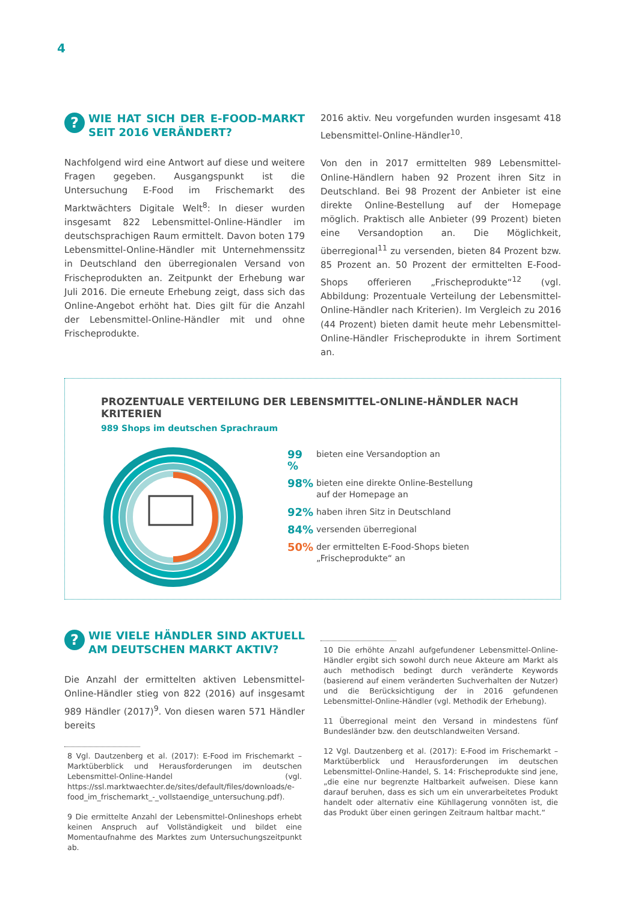4
? WIE HAT SICH DER E-FOOD-MARKT SEIT 2016 VERÄNDERT?
Nachfolgend wird eine Antwort auf diese und weitere Fragen gegeben. Ausgangspunkt ist die Untersuchung E-Food im Frischemarkt des Marktwächters Digitale Welt<sup>8</sup>: In dieser wurden insgesamt 822 Lebensmittel-Online-Händler im deutschsprachigen Raum ermittelt. Davon boten 179 Lebensmittel-Online-Händler mit Unternehmenssitz in Deutschland den überregionalen Versand von Frischeprodukten an. Zeitpunkt der Erhebung war Juli 2016. Die erneute Erhebung zeigt, dass sich das Online-Angebot erhöht hat. Dies gilt für die Anzahl der Lebensmittel-Online-Händler mit und ohne Frischeprodukte.
2016 aktiv. Neu vorgefunden wurden insgesamt 418 Lebensmittel-Online-Händler<sup>10</sup>.
Von den in 2017 ermittelten 989 Lebensmittel-Online-Händlern haben 92 Prozent ihren Sitz in Deutschland. Bei 98 Prozent der Anbieter ist eine direkte Online-Bestellung auf der Homepage möglich. Praktisch alle Anbieter (99 Prozent) bieten eine Versandoption an. Die Möglichkeit, überregional<sup>11</sup> zu versenden, bieten 84 Prozent bzw. 85 Prozent an. 50 Prozent der ermittelten E-Food-Shops offerieren „Frischeprodukte“<sup>12</sup> (vgl. Abbildung: Prozentuale Verteilung der Lebensmittel-Online-Händler nach Kriterien). Im Vergleich zu 2016 (44 Prozent) bieten damit heute mehr Lebensmittel-Online-Händler Frischeprodukte in ihrem Sortiment an.
PROZENTUALE VERTEILUNG DER LEBENSMITTEL-ONLINE-HÄNDLER NACH KRITERIEN
989 Shops im deutschen Sprachraum
99 % bieten eine Versandoption an
98% bieten eine direkte Online-Bestellung
auf der Homepage an
92% haben ihren Sitz in Deutschland
84% versenden überregional
50% der ermittelten E-Food-Shops bieten
„Frischeprodukte“ an
? WIE VIELE HÄNDLER SIND AKTUELL AM DEUTSCHEN MARKT AKTIV?
Die Anzahl der ermittelten aktiven Lebensmittel-Online-Händler stieg von 822 (2016) auf insgesamt 989 Händler (2017)<sup>9</sup>. Von diesen waren 571 Händler bereits
8 Vgl. Dautzenberg et al. (2017): E-Food im Frischemarkt – Marktüberblick und Herausforderungen im deutschen Lebensmittel-Online-Handel (vgl. https://ssl.marktwaechter.de/sites/default/files/downloads/e-food_im_frischemarkt_-_vollstaendige_untersuchung.pdf).
9 Die ermittelte Anzahl der Lebensmittel-Onlineshops erhebt keinen Anspruch auf Vollständigkeit und bildet eine Momentaufnahme des Marktes zum Untersuchungszeitpunkt ab.
10 Die erhöhte Anzahl aufgefundener Lebensmittel-Online-Händler ergibt sich sowohl durch neue Akteure am Markt als auch methodisch bedingt durch veränderte Keywords (basierend auf einem veränderten Suchverhalten der Nutzer) und die Berücksichtigung der in 2016 gefundenen Lebensmittel-Online-Händler (vgl. Methodik der Erhebung).
11 Überregional meint den Versand in mindestens fünf Bundesländer bzw. den deutschlandweiten Versand.
12 Vgl. Dautzenberg et al. (2017): E-Food im Frischemarkt – Marktüberblick und Herausforderungen im deutschen Lebensmittel-Online-Handel, S. 14: Frischeprodukte sind jene, „die eine nur begrenzte Haltbarkeit aufweisen. Diese kann darauf beruhen, dass es sich um ein unverarbeitetes Produkt handelt oder alternativ eine Kühllagerung vonnöten ist, die das Produkt über einen geringen Zeitraum haltbar macht.“